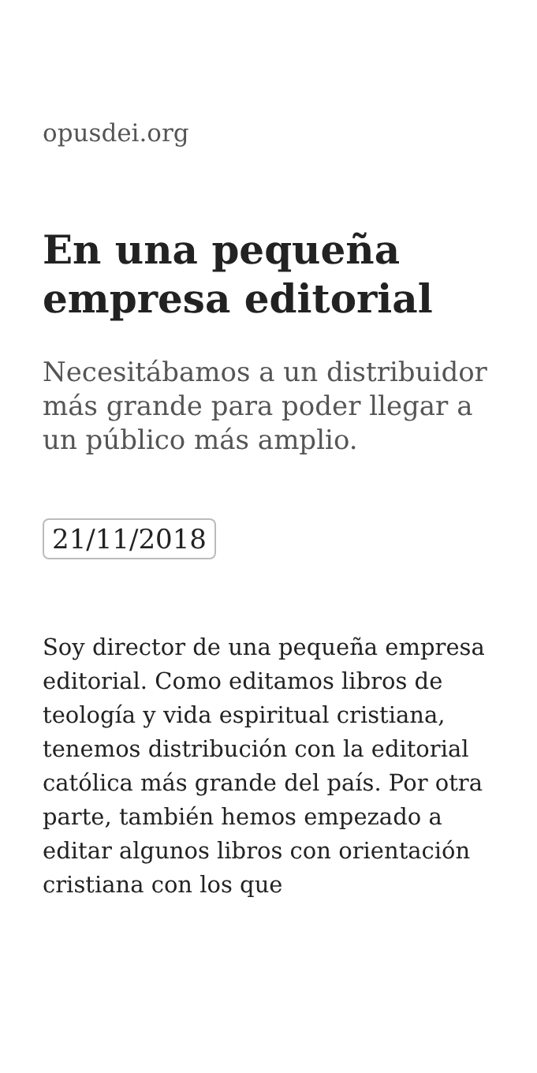opusdei.org
En una pequeña empresa editorial
Necesitábamos a un distribuidor más grande para poder llegar a un público más amplio.
21/11/2018
Soy director de una pequeña empresa editorial. Como editamos libros de teología y vida espiritual cristiana, tenemos distribución con la editorial católica más grande del país. Por otra parte, también hemos empezado a editar algunos libros con orientación cristiana con los que